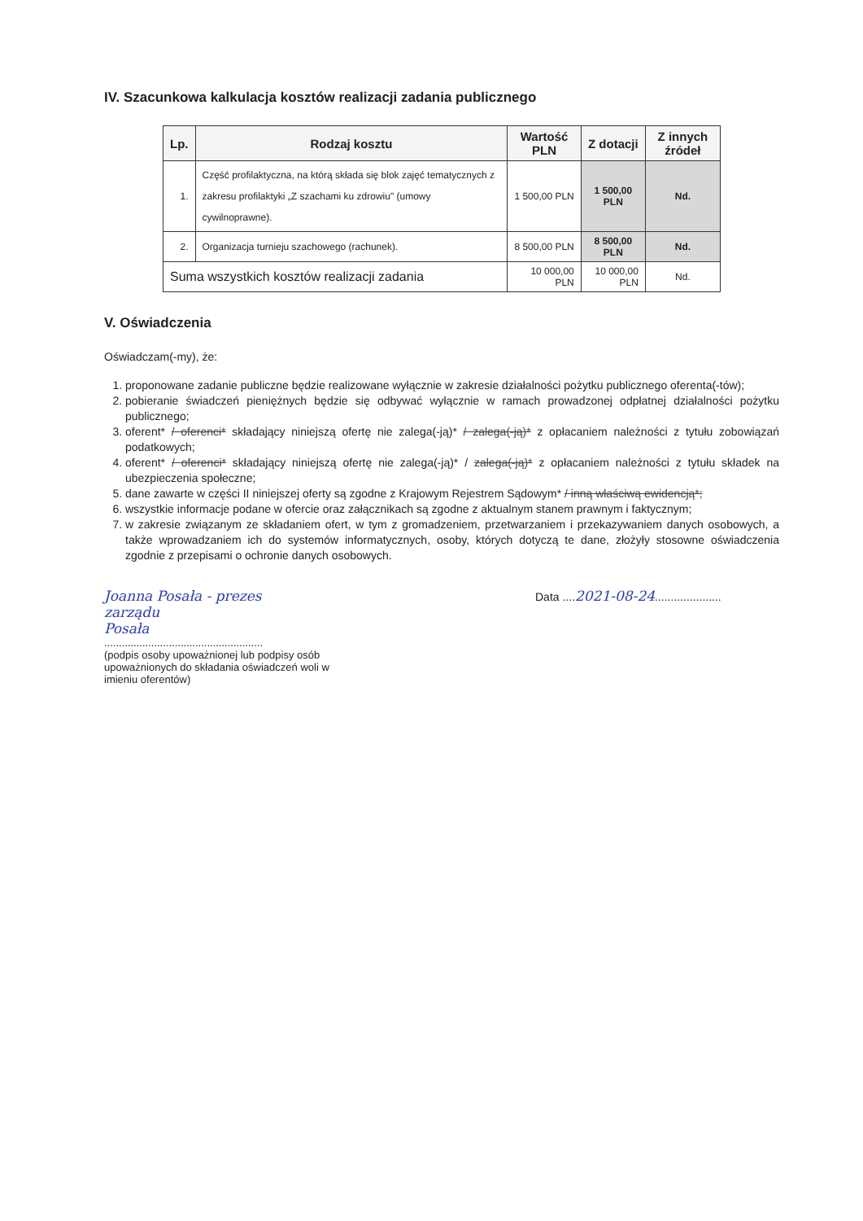IV. Szacunkowa kalkulacja kosztów realizacji zadania publicznego
| Lp. | Rodzaj kosztu | Wartość PLN | Z dotacji | Z innych źródeł |
| --- | --- | --- | --- | --- |
| 1. | Część profilaktyczna, na którą składa się blok zajęć tematycznych z zakresu profilaktyki „Z szachami ku zdrowiu" (umowy cywilnoprawne). | 1 500,00 PLN | 1 500,00 PLN | Nd. |
| 2. | Organizacja turnieju szachowego (rachunek). | 8 500,00 PLN | 8 500,00 PLN | Nd. |
| Suma wszystkich kosztów realizacji zadania | | 10 000,00 PLN | 10 000,00 PLN | Nd. |
V. Oświadczenia
Oświadczam(-my), że:
1. proponowane zadanie publiczne będzie realizowane wyłącznie w zakresie działalności pożytku publicznego oferenta(-tów);
2. pobieranie świadczeń pieniężnych będzie się odbywać wyłącznie w ramach prowadzonej odpłatnej działalności pożytku publicznego;
3. oferent* / oferenci* składający niniejszą ofertę nie zalega(-ją)* / zalega(-ją)* z opłacaniem należności z tytułu zobowiązań podatkowych;
4. oferent* / oferenci* składający niniejszą ofertę nie zalega(-ją)* / zalega(-ją)* z opłacaniem należności z tytułu składek na ubezpieczenia społeczne;
5. dane zawarte w części II niniejszej oferty są zgodne z Krajowym Rejestrem Sądowym* / inną właściwą ewidencją*;
6. wszystkie informacje podane w ofercie oraz załącznikach są zgodne z aktualnym stanem prawnym i faktycznym;
7. w zakresie związanym ze składaniem ofert, w tym z gromadzeniem, przetwarzaniem i przekazywaniem danych osobowych, a także wprowadzaniem ich do systemów informatycznych, osoby, których dotyczą te dane, złożyły stosowne oświadczenia zgodnie z przepisami o ochronie danych osobowych.
Joanna Posała - prezes
zarządu
Posała
......................................................
(podpis osoby upoważnionej lub podpisy osób upoważnionych do składania oświadczeń woli w imieniu oferentów)
Data ....2021-08-24.....................